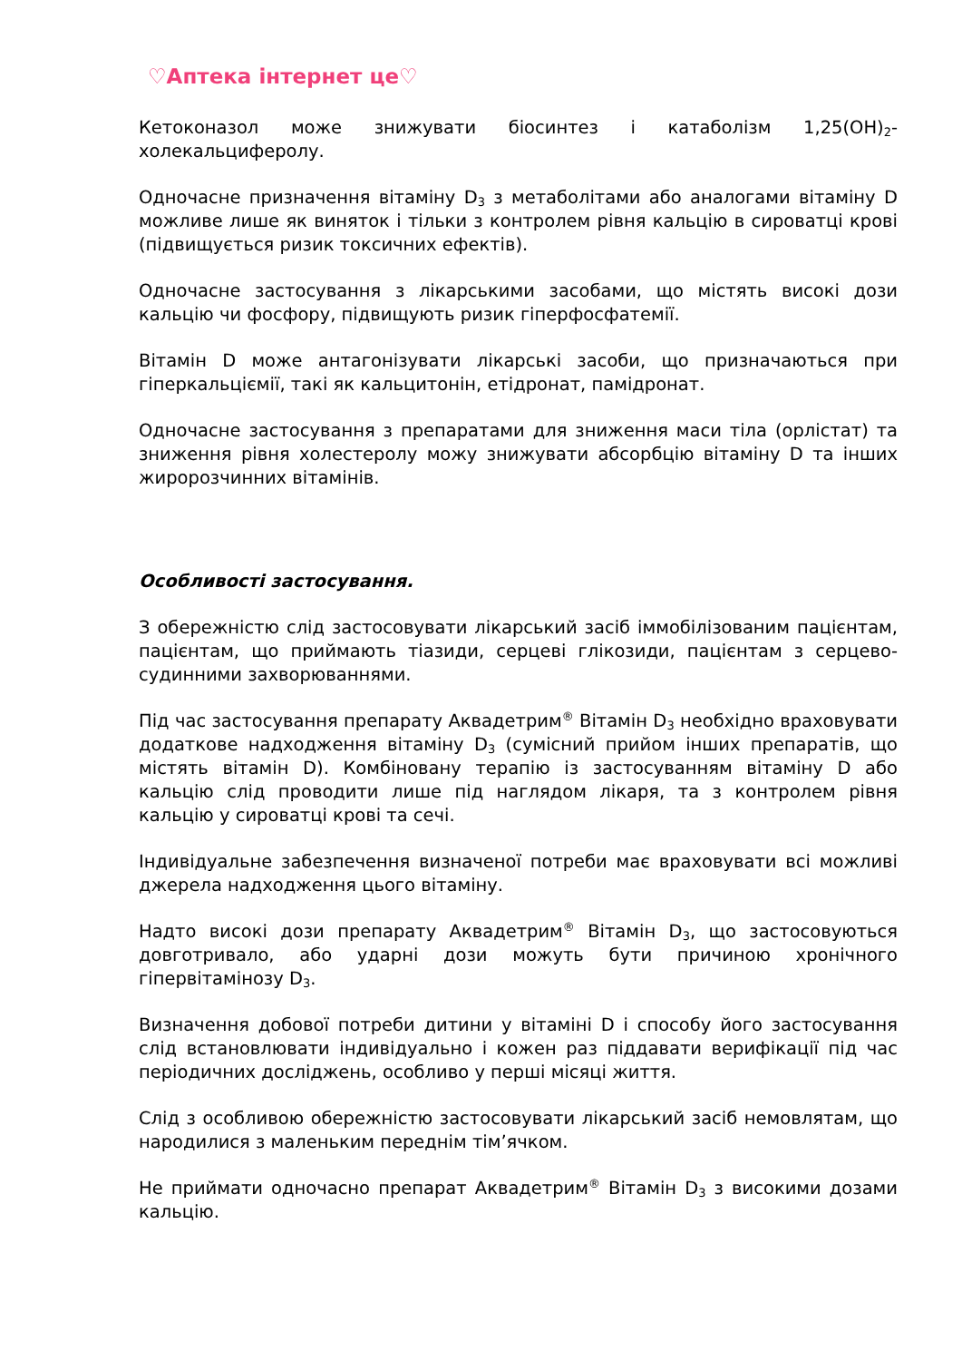♡Аптека інтернет це♡
Кетоконазол може знижувати біосинтез і катаболізм 1,25(OH)<sub>2</sub>-холекальциферолу.
Одночасне призначення вітаміну D<sub>3</sub> з метаболітами або аналогами вітаміну D можливе лише як виняток і тільки з контролем рівня кальцію в сироватці крові (підвищується ризик токсичних ефектів).
Одночасне застосування з лікарськими засобами, що містять високі дози кальцію чи фосфору, підвищують ризик гіперфосфатемії.
Вітамін D може антагонізувати лікарські засоби, що призначаються при гіперкальціємії, такі як кальцитонін, етідронат, памідронат.
Одночасне застосування з препаратами для зниження маси тіла (орлістат) та зниження рівня холестеролу можу знижувати абсорбцію вітаміну D та інших жиророзчинних вітамінів.
Особливості застосування.
З обережністю слід застосовувати лікарський засіб іммобілізованим пацієнтам, пацієнтам, що приймають тіазиди, серцеві глікозиди, пацієнтам з серцево-судинними захворюваннями.
Під час застосування препарату Аквадетрим<sup>®</sup> Вітамін D<sub>3</sub> необхідно враховувати додаткове надходження вітаміну D<sub>3</sub> (сумісний прийом інших препаратів, що містять вітамін D). Комбіновану терапію із застосуванням вітаміну D або кальцію слід проводити лише під наглядом лікаря, та з контролем рівня кальцію у сироватці крові та сечі.
Індивідуальне забезпечення визначеної потреби має враховувати всі можливі джерела надходження цього вітаміну.
Надто високі дози препарату Аквадетрим<sup>®</sup> Вітамін D<sub>3</sub>, що застосовуються довготривало, або ударні дози можуть бути причиною хронічного гіпервітамінозу D<sub>3</sub>.
Визначення добової потреби дитини у вітаміні D і способу його застосування слід встановлювати індивідуально і кожен раз піддавати верифікації під час періодичних досліджень, особливо у перші місяці життя.
Слід з особливою обережністю застосовувати лікарський засіб немовлятам, що народилися з маленьким переднім тім’ячком.
Не приймати одночасно препарат Аквадетрим<sup>®</sup> Вітамін D<sub>3</sub> з високими дозами кальцію.